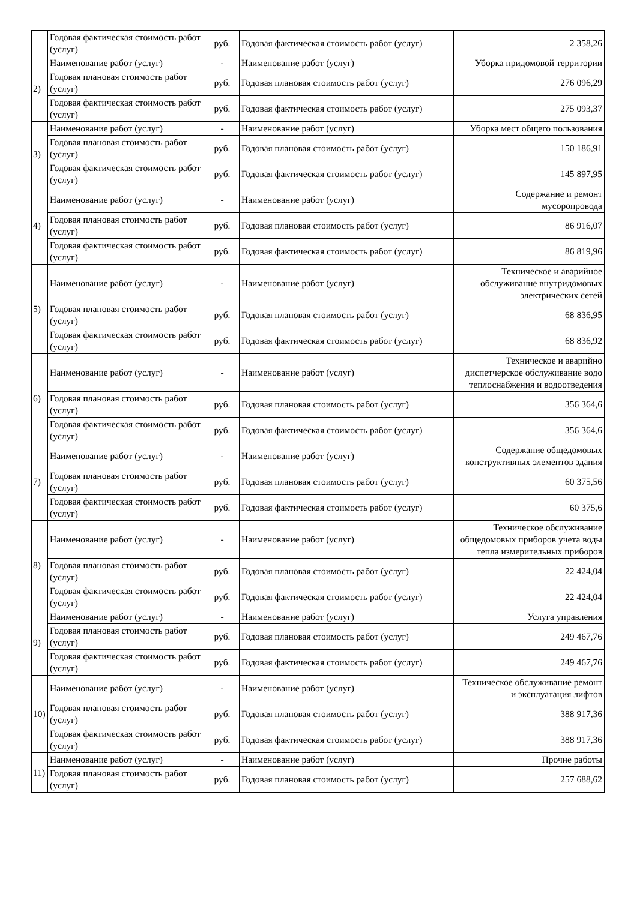| | Годовая фактическая стоимость работ (услуг) | руб. | Годовая фактическая стоимость работ (услуг) | 2 358,26 |
| 2) | Наименование работ (услуг) | - | Наименование работ (услуг) | Уборка придомовой территории |
| | Годовая плановая стоимость работ (услуг) | руб. | Годовая плановая стоимость работ (услуг) | 276 096,29 |
| | Годовая фактическая стоимость работ (услуг) | руб. | Годовая фактическая стоимость работ (услуг) | 275 093,37 |
| 3) | Наименование работ (услуг) | - | Наименование работ (услуг) | Уборка мест общего пользования |
| | Годовая плановая стоимость работ (услуг) | руб. | Годовая плановая стоимость работ (услуг) | 150 186,91 |
| | Годовая фактическая стоимость работ (услуг) | руб. | Годовая фактическая стоимость работ (услуг) | 145 897,95 |
| 4) | Наименование работ (услуг) | - | Наименование работ (услуг) | Содержание и ремонт мусоропровода |
| | Годовая плановая стоимость работ (услуг) | руб. | Годовая плановая стоимость работ (услуг) | 86 916,07 |
| | Годовая фактическая стоимость работ (услуг) | руб. | Годовая фактическая стоимость работ (услуг) | 86 819,96 |
| 5) | Наименование работ (услуг) | - | Наименование работ (услуг) | Техническое и аварийное обслуживание внутридомовых электрических сетей |
| | Годовая плановая стоимость работ (услуг) | руб. | Годовая плановая стоимость работ (услуг) | 68 836,95 |
| | Годовая фактическая стоимость работ (услуг) | руб. | Годовая фактическая стоимость работ (услуг) | 68 836,92 |
| 6) | Наименование работ (услуг) | - | Наименование работ (услуг) | Техническое и аварийно диспетчерское обслуживание водо теплоснабжения и водоотведения |
| | Годовая плановая стоимость работ (услуг) | руб. | Годовая плановая стоимость работ (услуг) | 356 364,6 |
| | Годовая фактическая стоимость работ (услуг) | руб. | Годовая фактическая стоимость работ (услуг) | 356 364,6 |
| 7) | Наименование работ (услуг) | - | Наименование работ (услуг) | Содержание общедомовых конструктивных элементов здания |
| | Годовая плановая стоимость работ (услуг) | руб. | Годовая плановая стоимость работ (услуг) | 60 375,56 |
| | Годовая фактическая стоимость работ (услуг) | руб. | Годовая фактическая стоимость работ (услуг) | 60 375,6 |
| 8) | Наименование работ (услуг) | - | Наименование работ (услуг) | Техническое обслуживание общедомовых приборов учета воды тепла измерительных приборов |
| | Годовая плановая стоимость работ (услуг) | руб. | Годовая плановая стоимость работ (услуг) | 22 424,04 |
| | Годовая фактическая стоимость работ (услуг) | руб. | Годовая фактическая стоимость работ (услуг) | 22 424,04 |
| 9) | Наименование работ (услуг) | - | Наименование работ (услуг) | Услуга управления |
| | Годовая плановая стоимость работ (услуг) | руб. | Годовая плановая стоимость работ (услуг) | 249 467,76 |
| | Годовая фактическая стоимость работ (услуг) | руб. | Годовая фактическая стоимость работ (услуг) | 249 467,76 |
| 10) | Наименование работ (услуг) | - | Наименование работ (услуг) | Техническое обслуживание ремонт и эксплуатация лифтов |
| | Годовая плановая стоимость работ (услуг) | руб. | Годовая плановая стоимость работ (услуг) | 388 917,36 |
| | Годовая фактическая стоимость работ (услуг) | руб. | Годовая фактическая стоимость работ (услуг) | 388 917,36 |
| 11) | Наименование работ (услуг) | - | Наименование работ (услуг) | Прочие работы |
| | Годовая плановая стоимость работ (услуг) | руб. | Годовая плановая стоимость работ (услуг) | 257 688,62 |